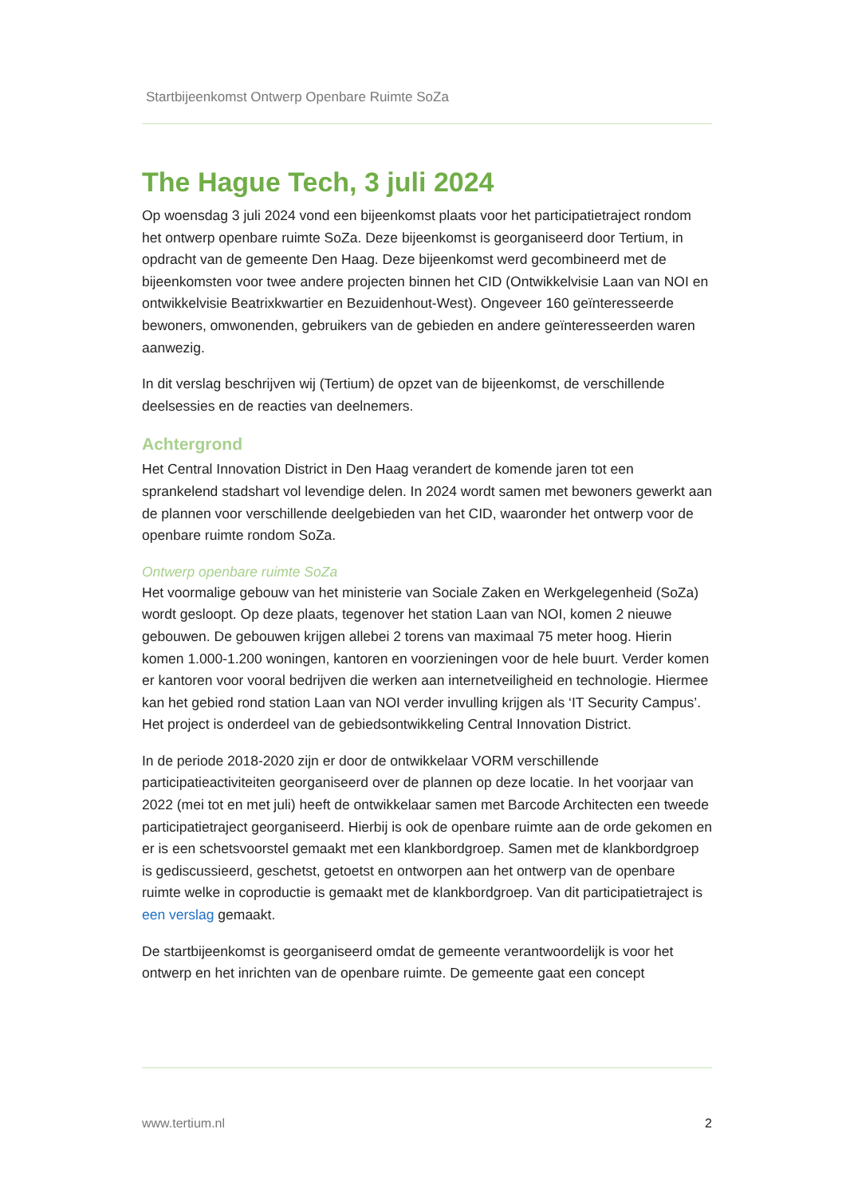Startbijeenkomst Ontwerp Openbare Ruimte SoZa
The Hague Tech, 3 juli 2024
Op woensdag 3 juli 2024 vond een bijeenkomst plaats voor het participatietraject rondom het ontwerp openbare ruimte SoZa. Deze bijeenkomst is georganiseerd door Tertium, in opdracht van de gemeente Den Haag. Deze bijeenkomst werd gecombineerd met de bijeenkomsten voor twee andere projecten binnen het CID (Ontwikkelvisie Laan van NOI en ontwikkelvisie Beatrixkwartier en Bezuidenhout-West). Ongeveer 160 geïnteresseerde bewoners, omwonenden, gebruikers van de gebieden en andere geïnteresseerden waren aanwezig.
In dit verslag beschrijven wij (Tertium) de opzet van de bijeenkomst, de verschillende deelsessies en de reacties van deelnemers.
Achtergrond
Het Central Innovation District in Den Haag verandert de komende jaren tot een sprankelend stadshart vol levendige delen. In 2024 wordt samen met bewoners gewerkt aan de plannen voor verschillende deelgebieden van het CID, waaronder het ontwerp voor de openbare ruimte rondom SoZa.
Ontwerp openbare ruimte SoZa
Het voormalige gebouw van het ministerie van Sociale Zaken en Werkgelegenheid (SoZa) wordt gesloopt. Op deze plaats, tegenover het station Laan van NOI, komen 2 nieuwe gebouwen. De gebouwen krijgen allebei 2 torens van maximaal 75 meter hoog. Hierin komen 1.000-1.200 woningen, kantoren en voorzieningen voor de hele buurt. Verder komen er kantoren voor vooral bedrijven die werken aan internetveiligheid en technologie. Hiermee kan het gebied rond station Laan van NOI verder invulling krijgen als ‘IT Security Campus’. Het project is onderdeel van de gebiedsontwikkeling Central Innovation District.
In de periode 2018-2020 zijn er door de ontwikkelaar VORM verschillende participatieactiviteiten georganiseerd over de plannen op deze locatie. In het voorjaar van 2022 (mei tot en met juli) heeft de ontwikkelaar samen met Barcode Architecten een tweede participatietraject georganiseerd. Hierbij is ook de openbare ruimte aan de orde gekomen en er is een schetsvoorstel gemaakt met een klankbordgroep. Samen met de klankbordgroep is gediscussieerd, geschetst, getoetst en ontworpen aan het ontwerp van de openbare ruimte welke in coproductie is gemaakt met de klankbordgroep. Van dit participatietraject is een verslag gemaakt.
De startbijeenkomst is georganiseerd omdat de gemeente verantwoordelijk is voor het ontwerp en het inrichten van de openbare ruimte. De gemeente gaat een concept
www.tertium.nl 2